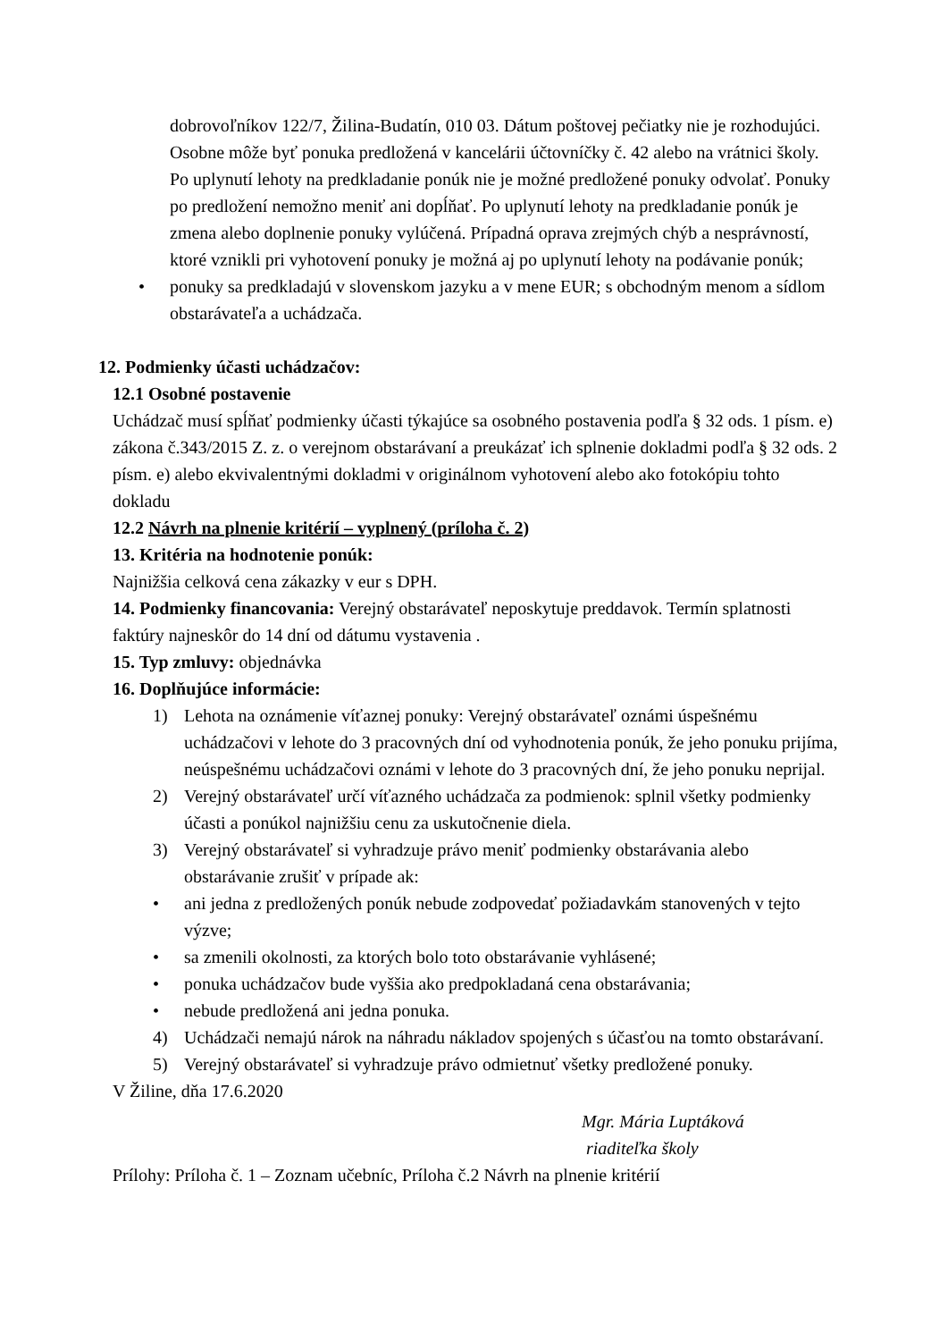dobrovoľníkov 122/7, Žilina-Budatín, 010 03. Dátum poštovej pečiatky nie je rozhodujúci. Osobne môže byť ponuka predložená v kancelárii účtovníčky č. 42 alebo na vrátnici školy. Po uplynutí lehoty na predkladanie ponúk nie je možné predložené ponuky odvolať. Ponuky po predložení nemožno meniť ani dopĺňať. Po uplynutí lehoty na predkladanie ponúk je zmena alebo doplnenie ponuky vylúčená. Prípadná oprava zrejmých chýb a nesprávností, ktoré vznikli pri vyhotovení ponuky je možná aj po uplynutí lehoty na podávanie ponúk;
• ponuky sa predkladajú v slovenskom jazyku a v mene EUR; s obchodným menom a sídlom obstarávateľa a uchádzača.
12. Podmienky účasti uchádzačov:
12.1 Osobné postavenie
Uchádzač musí spĺňať podmienky účasti týkajúce sa osobného postavenia podľa § 32 ods. 1 písm. e) zákona č.343/2015 Z. z. o verejnom obstarávaní a preukázať ich splnenie dokladmi podľa § 32 ods. 2 písm. e) alebo ekvivalentnými dokladmi v originálnom vyhotovení alebo ako fotokópiu tohto dokladu
12.2 Návrh na plnenie kritérií – vyplnený (príloha č. 2)
13. Kritéria na hodnotenie ponúk:
Najnižšia celková cena zákazky v eur s DPH.
14. Podmienky financovania: Verejný obstarávateľ neposkytuje preddavok. Termín splatnosti faktúry najneskôr do 14 dní od dátumu vystavenia .
15. Typ zmluvy: objednávka
16. Doplňujúce informácie:
1) Lehota na oznámenie víťaznej ponuky: Verejný obstarávateľ oznámi úspešnému uchádzačovi v lehote do 3 pracovných dní od vyhodnotenia ponúk, že jeho ponuku prijíma, neúspešnému uchádzačovi oznámi v lehote do 3 pracovných dní, že jeho ponuku neprijal.
2) Verejný obstarávateľ určí víťazného uchádzača za podmienok: splnil všetky podmienky účasti a ponúkol najnižšiu cenu za uskutočnenie diela.
3) Verejný obstarávateľ si vyhradzuje právo meniť podmienky obstarávania alebo obstarávanie zrušiť v prípade ak:
• ani jedna z predložených ponúk nebude zodpovedať požiadavkám stanovených v tejto výzve;
• sa zmenili okolnosti, za ktorých bolo toto obstarávanie vyhlásené;
• ponuka uchádzačov bude vyššia ako predpokladaná cena obstarávania;
• nebude predložená ani jedna ponuka.
4) Uchádzači nemajú nárok na náhradu nákladov spojených s účasťou na tomto obstarávaní.
5) Verejný obstarávateľ si vyhradzuje právo odmietnuť všetky predložené ponuky.
V Žiline, dňa 17.6.2020
Mgr. Mária Luptáková
riaditeľka školy
Prílohy: Príloha č. 1 – Zoznam učebníc, Príloha č.2 Návrh na plnenie kritérií